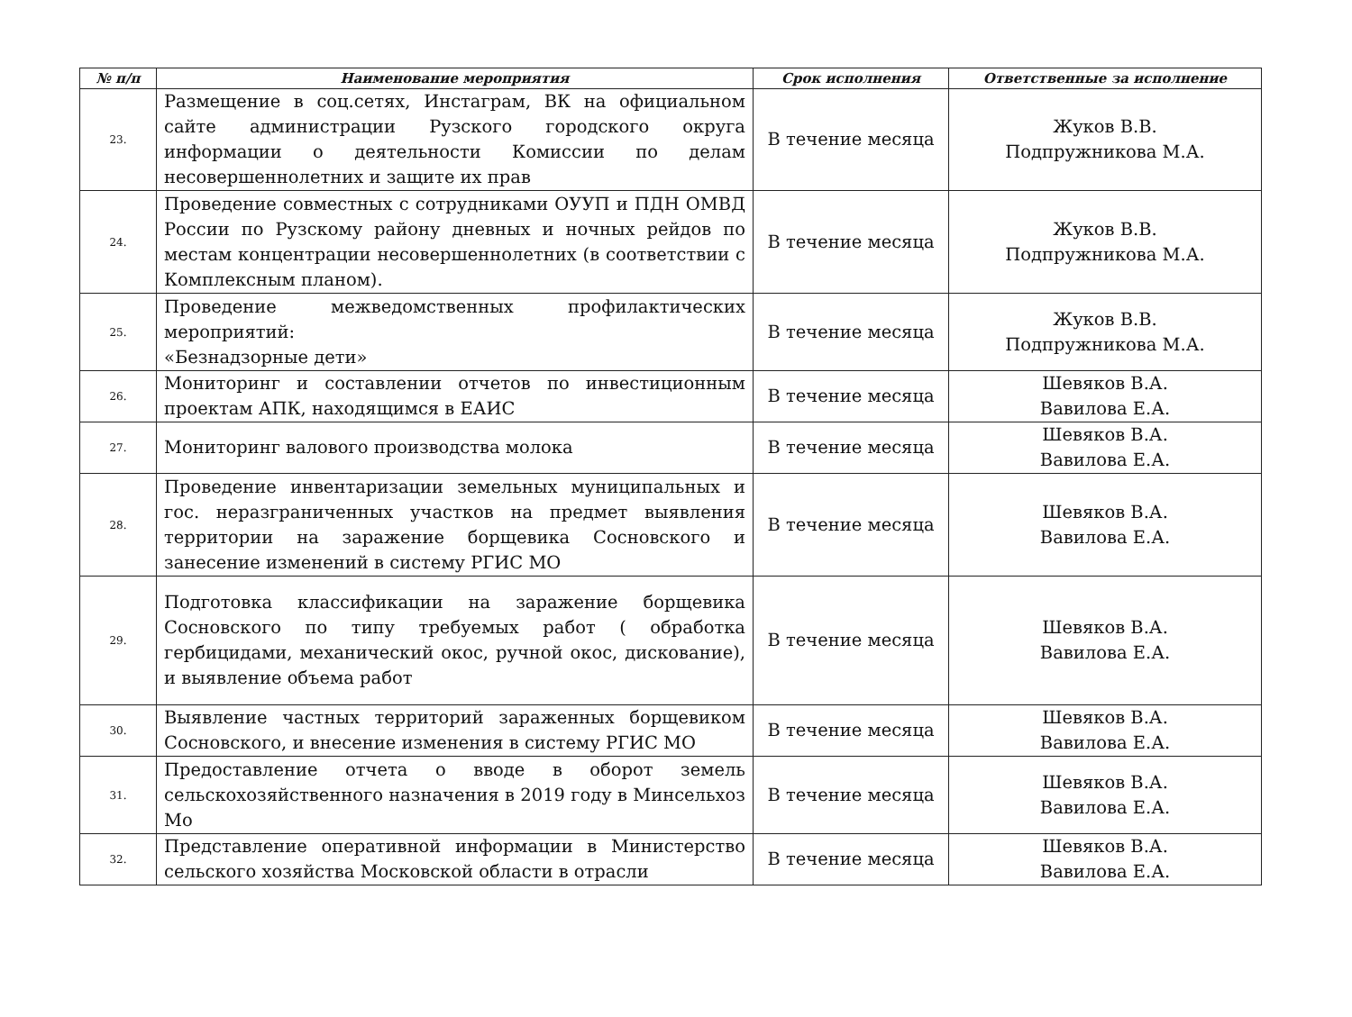| № п/п | Наименование мероприятия | Срок исполнения | Ответственные за исполнение |
| --- | --- | --- | --- |
| 23. | Размещение в соц.сетях, Инстаграм, ВК на официальном сайте администрации Рузского городского округа информации о деятельности Комиссии по делам несовершеннолетних и защите их прав | В течение месяца | Жуков В.В. Подпружникова М.А. |
| 24. | Проведение совместных с сотрудниками ОУУП и ПДН ОМВД России по Рузскому району дневных и ночных рейдов по местам концентрации несовершеннолетних (в соответствии с Комплексным планом). | В течение месяца | Жуков В.В. Подпружникова М.А. |
| 25. | Проведение межведомственных профилактических мероприятий: «Безнадзорные дети» | В течение месяца | Жуков В.В. Подпружникова М.А. |
| 26. | Мониторинг и составлении отчетов по инвестиционным проектам АПК, находящимся в ЕАИС | В течение месяца | Шевяков В.А. Вавилова Е.А. |
| 27. | Мониторинг валового производства молока | В течение месяца | Шевяков В.А. Вавилова Е.А. |
| 28. | Проведение инвентаризации земельных муниципальных и гос. неразграниченных участков на предмет выявления территории на заражение борщевика Сосновского и занесение изменений в систему РГИС МО | В течение месяца | Шевяков В.А. Вавилова Е.А. |
| 29. | Подготовка классификации на заражение борщевика Сосновского по типу требуемых работ ( обработка гербицидами, механический окос, ручной окос, дискование), и выявление объема работ | В течение месяца | Шевяков В.А. Вавилова Е.А. |
| 30. | Выявление частных территорий зараженных борщевиком Сосновского, и внесение изменения в систему РГИС МО | В течение месяца | Шевяков В.А. Вавилова Е.А. |
| 31. | Предоставление отчета о вводе в оборот земель сельскохозяйственного назначения в 2019 году в Минсельхоз Мо | В течение месяца | Шевяков В.А. Вавилова Е.А. |
| 32. | Представление оперативной информации в Министерство сельского хозяйства Московской области в отрасли | В течение месяца | Шевяков В.А. Вавилова Е.А. |